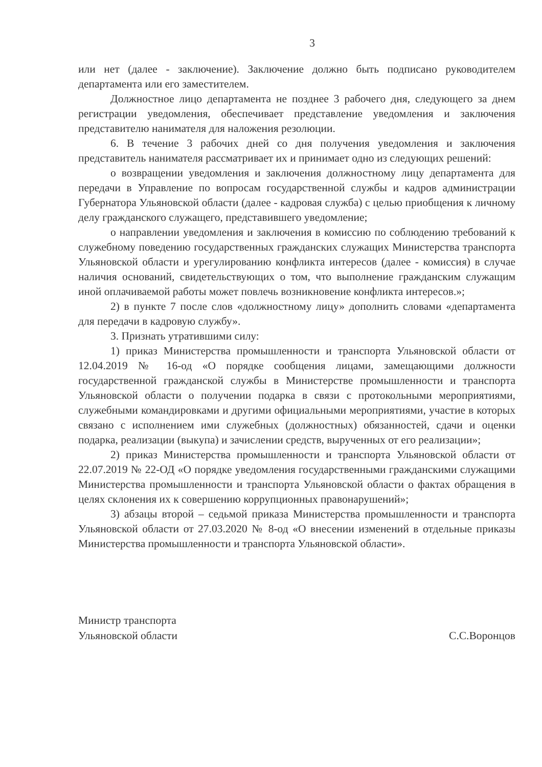3
или нет (далее - заключение). Заключение должно быть подписано руководителем департамента или его заместителем.
Должностное лицо департамента не позднее 3 рабочего дня, следующего за днем регистрации уведомления, обеспечивает представление уведомления и заключения представителю нанимателя для наложения резолюции.
6. В течение 3 рабочих дней со дня получения уведомления и заключения представитель нанимателя рассматривает их и принимает одно из следующих решений:
о возвращении уведомления и заключения должностному лицу департамента для передачи в Управление по вопросам государственной службы и кадров администрации Губернатора Ульяновской области (далее - кадровая служба) с целью приобщения к личному делу гражданского служащего, представившего уведомление;
о направлении уведомления и заключения в комиссию по соблюдению требований к служебному поведению государственных гражданских служащих Министерства транспорта Ульяновской области и урегулированию конфликта интересов (далее - комиссия) в случае наличия оснований, свидетельствующих о том, что выполнение гражданским служащим иной оплачиваемой работы может повлечь возникновение конфликта интересов.»;
2) в пункте 7 после слов «должностному лицу» дополнить словами «департамента для передачи в кадровую службу».
3. Признать утратившими силу:
1) приказ Министерства промышленности и транспорта Ульяновской области от 12.04.2019 № 16-од «О порядке сообщения лицами, замещающими должности государственной гражданской службы в Министерстве промышленности и транспорта Ульяновской области о получении подарка в связи с протокольными мероприятиями, служебными командировками и другими официальными мероприятиями, участие в которых связано с исполнением ими служебных (должностных) обязанностей, сдачи и оценки подарка, реализации (выкупа) и зачислении средств, вырученных от его реализации»;
2) приказ Министерства промышленности и транспорта Ульяновской области от 22.07.2019 № 22-ОД «О порядке уведомления государственными гражданскими служащими Министерства промышленности и транспорта Ульяновской области о фактах обращения в целях склонения их к совершению коррупционных правонарушений»;
3) абзацы второй – седьмой приказа Министерства промышленности и транспорта Ульяновской области от 27.03.2020 № 8-од «О внесении изменений в отдельные приказы Министерства промышленности и транспорта Ульяновской области».
Министр транспорта
Ульяновской области
С.С.Воронцов